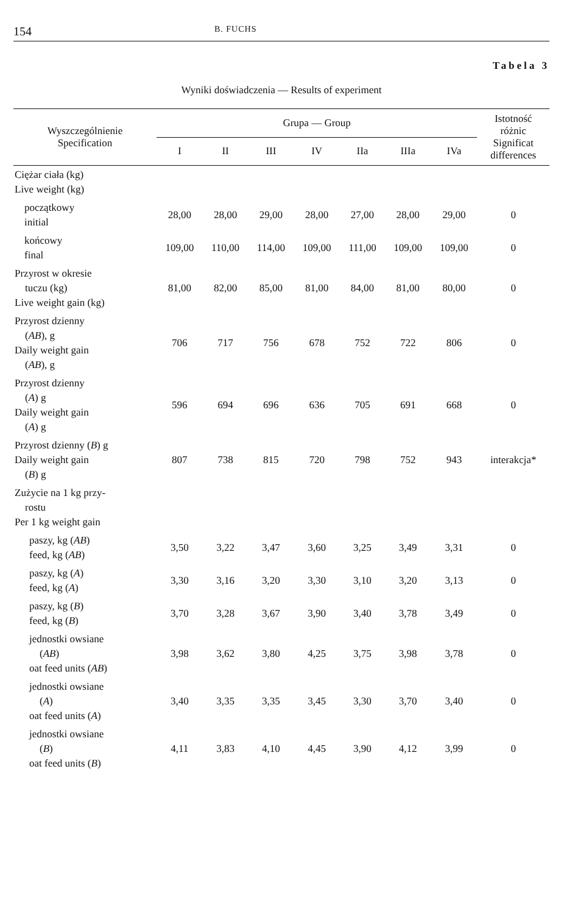154 B. FUCHS
Tabela 3
Wyniki doświadczenia — Results of experiment
| Wyszczególnienie Specification | Grupa — Group | | | | | | | Istotność różnic Significat differences |
| --- | --- | --- | --- | --- | --- | --- | --- | --- |
| | I | II | III | IV | IIa | IIIa | IVa | |
| Ciężar ciała (kg) Live weight (kg) | | | | | | | | |
| początkowy initial | 28,00 | 28,00 | 29,00 | 28,00 | 27,00 | 28,00 | 29,00 | 0 |
| końcowy final | 109,00 | 110,00 | 114,00 | 109,00 | 111,00 | 109,00 | 109,00 | 0 |
| Przyrost w okresie tuczu (kg) Live weight gain (kg) | 81,00 | 82,00 | 85,00 | 81,00 | 84,00 | 81,00 | 80,00 | 0 |
| Przyrost dzienny ( AB ), g Daily weight gain ( AB ), g | 706 | 717 | 756 | 678 | 752 | 722 | 806 | 0 |
| Przyrost dzienny ( A ) g Daily weight gain ( A ) g | 596 | 694 | 696 | 636 | 705 | 691 | 668 | 0 |
| Przyrost dzienny ( B ) g Daily weight gain ( B ) g | 807 | 738 | 815 | 720 | 798 | 752 | 943 | interakcja* |
| Zużycie na 1 kg przy- rostu Per 1 kg weight gain | | | | | | | | |
| paszy, kg ( AB ) feed, kg ( AB ) | 3,50 | 3,22 | 3,47 | 3,60 | 3,25 | 3,49 | 3,31 | 0 |
| paszy, kg ( A ) feed, kg ( A ) | 3,30 | 3,16 | 3,20 | 3,30 | 3,10 | 3,20 | 3,13 | 0 |
| paszy, kg ( B ) feed, kg ( B ) | 3,70 | 3,28 | 3,67 | 3,90 | 3,40 | 3,78 | 3,49 | 0 |
| jednostki owsiane ( AB ) oat feed units ( AB ) | 3,98 | 3,62 | 3,80 | 4,25 | 3,75 | 3,98 | 3,78 | 0 |
| jednostki owsiane ( A ) oat feed units ( A ) | 3,40 | 3,35 | 3,35 | 3,45 | 3,30 | 3,70 | 3,40 | 0 |
| jednostki owsiane ( B ) oat feed units ( B ) | 4,11 | 3,83 | 4,10 | 4,45 | 3,90 | 4,12 | 3,99 | 0 |